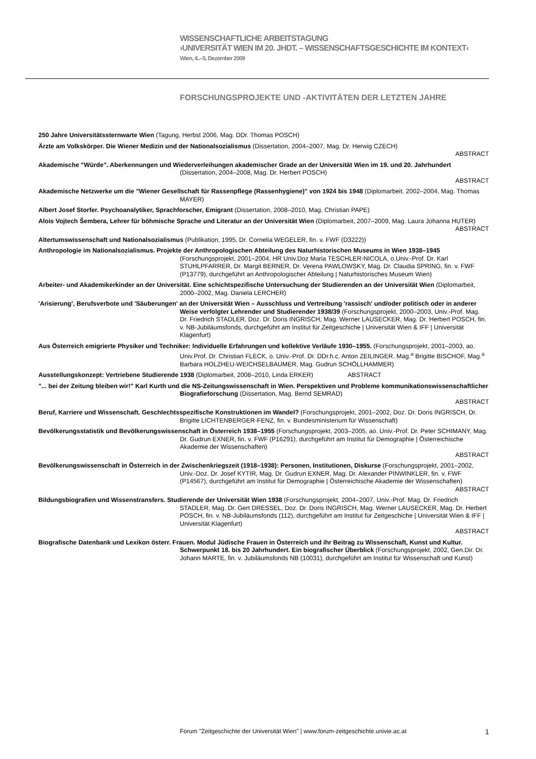WISSENSCHAFTLICHE ARBEITSTAGUNG
›UNIVERSITÄT WIEN IM 20. JHDT. – WISSENSCHAFTSGESCHICHTE IM KONTEXT‹
Wien, 4..–5. Dezember 2009
FORSCHUNGSPROJEKTE UND -AKTIVITÄTEN DER LETZTEN JAHRE
250 Jahre Universitätssternwarte Wien (Tagung, Herbst 2006, Mag. DDr. Thomas POSCH)
Ärzte am Volkskörper. Die Wiener Medizin und der Nationalsozialismus (Dissertation, 2004–2007, Mag. Dr. Herwig CZECH)
ABSTRACT
Akademische "Würde". Aberkennungen und Wiederverleihungen akademischer Grade an der Universität Wien im 19. und 20. Jahrhundert (Dissertation, 2004–2008, Mag. Dr. Herbert POSCH)
ABSTRACT
Akademische Netzwerke um die "Wiener Gesellschaft für Rassenpflege (Rassenhygiene)" von 1924 bis 1948 (Diplomarbeit, 2002–2004, Mag. Thomas MAYER)
Albert Josef Storfer. Psychoanalytiker, Sprachforscher, Emigrant (Dissertation, 2008–2010, Mag. Christian PAPE)
Alois Vojtech Šembera, Lehrer für böhmische Sprache und Literatur an der Universität Wien (Diplomarbeit, 2007–2009, Mag. Laura Johanna HUTER)
ABSTRACT
Altertumswissenschaft und Nationalsozialismus (Publikation, 1995, Dr. Cornelia WEGELER, fin. v. FWF (D3222))
Anthropologie im Nationalsozialismus. Projekte der Anthropologischen Abteilung des Naturhistorischen Museums in Wien 1938–1945 (Forschungsprojekt, 2001–2004, HR Univ.Doz Maria TESCHLER-NICOLA, o.Univ.-Prof. Dr. Karl STUHLPFARRER, Dr. Margit BERNER, Dr. Verena PAWLOWSKY, Mag. Dr. Claudia SPRING, fin. v. FWF (P13779), durchgeführt an Anthropologischer Abteilung | Naturhistorisches Museum Wien)
Arbeiter- und Akademikerkinder an der Universität. Eine schichtspezifische Untersuchung der Studierenden an der Universität Wien (Diplomarbeit, 2000–2002, Mag. Daniela LERCHER)
'Arisierung', Berufsverbote und 'Säuberungen' an der Universität Wien – Ausschluss und Vertreibung 'rassisch' und/oder politisch oder in anderer Weise verfolgter Lehrender und Studierender 1938/39 (Forschungsprojekt, 2000–2003, Univ.-Prof. Mag. Dr. Friedrich STADLER, Doz. Dr. Doris INGRISCH, Mag. Werner LAUSECKER, Mag. Dr. Herbert POSCH, fin. v. NB-Jubiläumsfonds, durchgeführt am Institut für Zeitgeschiche | Universität Wien & IFF | Universität Klagenfurt)
Aus Österreich emigrierte Physiker und Techniker: Individuelle Erfahrungen und kollektive Verläufe 1930–1955. (Forschungsprojekt, 2001–2003, ao. Univ.Prof. Dr. Christian FLECK, o. Univ.-Prof. Dr. DDr.h.c. Anton ZEILINGER, Mag.<sup>a</sup> Brigitte BISCHOF, Mag.<sup>a</sup> Barbara HOLZHEU-WEICHSELBAUMER, Mag. Gudrun SCHÖLLHAMMER)
Ausstellungskonzept: Vertriebene Studierende 1938 (Diplomarbeit, 2008–2010, Linda ERKER) ABSTRACT
"... bei der Zeitung bleiben wir!" Karl Kurth und die NS-Zeitungswissenschaft in Wien. Perspektiven und Probleme kommunikationswissenschaftlicher Biografieforschung (Dissertation, Mag. Bernd SEMRAD)
ABSTRACT
Beruf, Karriere und Wissenschaft. Geschlechtsspezifische Konstruktionen im Wandel? (Forschungsprojekt, 2001–2002, Doz. Dr. Doris INGRISCH, Dr. Brigitte LICHTENBERGER-FENZ, fin. v. Bundesministerium für Wissenschaft)
Bevölkerungsstatistik und Bevölkerungswissenschaft in Österreich 1938–1955 (Forschungsprojekt, 2003–2005, ao. Univ.-Prof. Dr. Peter SCHIMANY, Mag. Dr. Gudrun EXNER, fin. v. FWF (P16291), durchgeführt am Institut für Demographie | Österreichische Akademie der Wissenschaften)
ABSTRACT
Bevölkerungswissenschaft in Österreich in der Zwischenkriegszeit (1918–1938): Personen, Institutionen, Diskurse (Forschungsprojekt, 2001–2002, Univ.-Doz. Dr. Josef KYTIR, Mag. Dr. Gudrun EXNER, Mag. Dr. Alexander PINWINKLER, fin. v. FWF (P14567), durchgeführt am Institut für Demographie | Österreichische Akademie der Wissenschaften)
ABSTRACT
Bildungsbiografien und Wissenstransfers. Studierende der Universität Wien 1938 (Forschungsprojekt, 2004–2007, Univ.-Prof. Mag. Dr. Friedrich STADLER, Mag. Dr. Gert DRESSEL, Doz. Dr. Doris INGRISCH, Mag. Werner LAUSECKER, Mag. Dr. Herbert POSCH, fin. v. NB-Jubiläumsfonds (112), durchgeführt am Institut für Zeitgeschiche | Universität Wien & IFF | Universität Klagenfurt)
ABSTRACT
Biografische Datenbank und Lexikon österr. Frauen. Modul Jüdische Frauen in Österreich und ihr Beitrag zu Wissenschaft, Kunst und Kultur. Schwerpunkt 18. bis 20 Jahrhundert. Ein biografischer Überblick (Forschungsprojekt, 2002, Gen.Dir. Dr. Johann MARTE, fin. v. Jubiläumsfonds NB (10031), durchgeführt am Institut für Wissenschaft und Kunst)
Forum "Zeitgeschichte der Universität Wien" | www.forum-zeitgeschichte.univie.ac.at 1